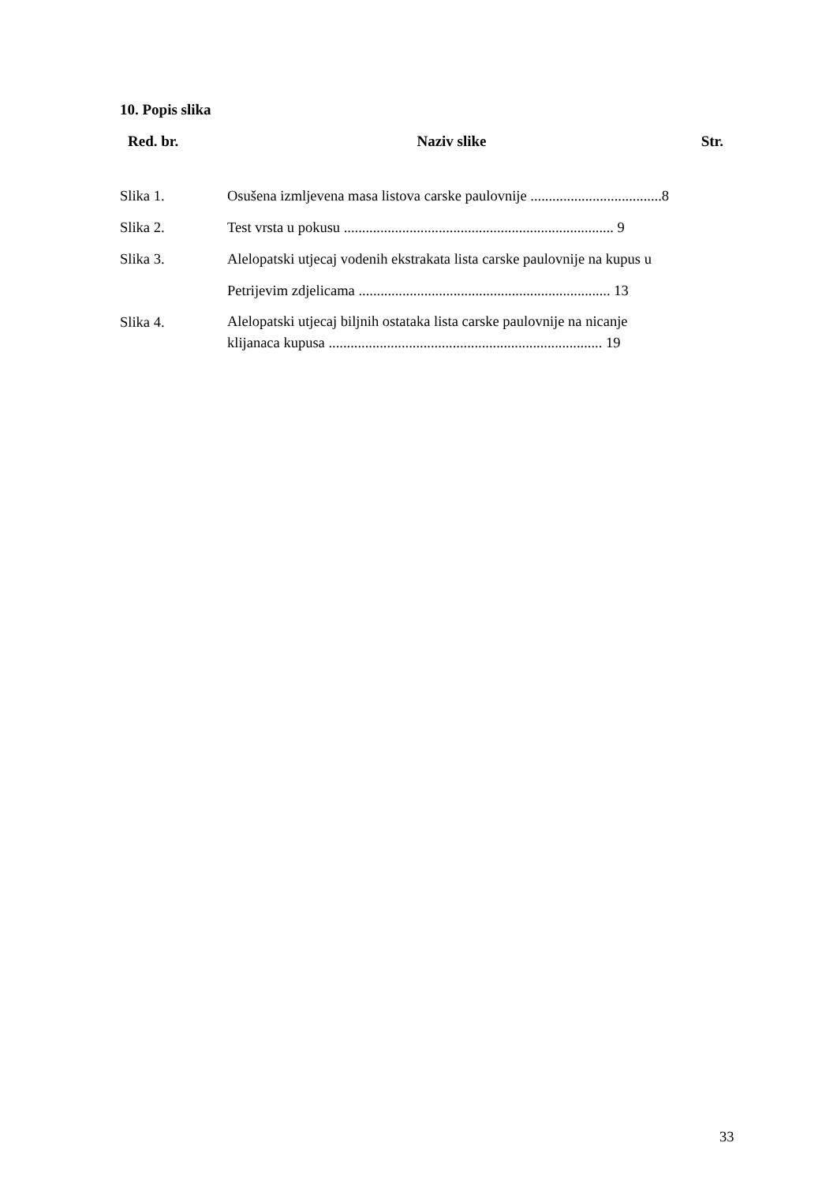10. Popis slika
| Red. br. | Naziv slike | Str. |
| --- | --- | --- |
| Slika 1. | Osušena izmljevena masa listova carske paulovnije ....................................8 | |
| Slika 2. | Test vrsta u pokusu .......................................................................... 9 | |
| Slika 3. | Alelopatski utjecaj vodenih ekstrakata lista carske paulovnije na kupus u Petrijevim zdjelicama ..................................................................... 13 | |
| Slika 4. | Alelopatski utjecaj biljnih ostataka lista carske paulovnije na nicanje klijanaca kupusa ........................................................................... 19 | |
33